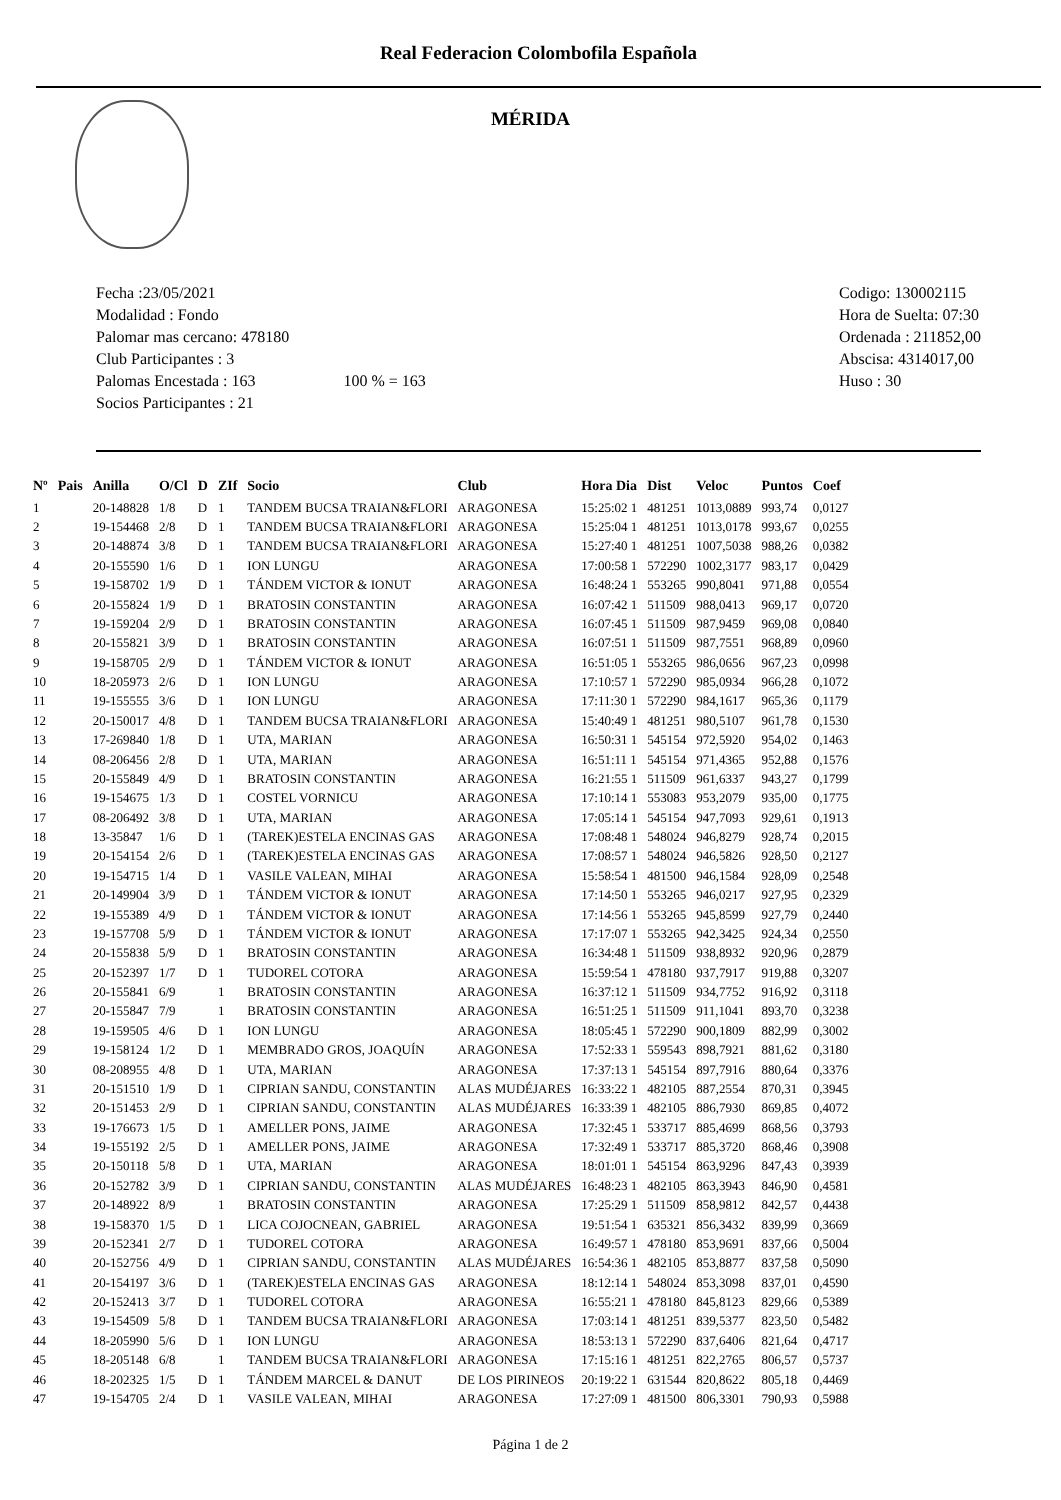Real Federacion Colombofila Española
MÉRIDA
Fecha :23/05/2021
Modalidad : Fondo
Palomar mas cercano: 478180
Club Participantes : 3
Palomas Encestada : 163 100 % = 163
Socios Participantes : 21
Codigo: 130002115
Hora de Suelta: 07:30
Ordenada : 211852,00
Abscisa: 4314017,00
Huso : 30
| Nº | Pais | Anilla | O/Cl | D | ZIf | Socio | Club | Hora Dia | Dist | Veloc | Puntos | Coef |
| --- | --- | --- | --- | --- | --- | --- | --- | --- | --- | --- | --- | --- |
| 1 | | 20-148828 | 1/8 | D | 1 | TANDEM BUCSA TRAIAN&FLORI | ARAGONESA | 15:25:02 1 | 481251 | 1013,0889 | 993,74 | 0,0127 |
| 2 | | 19-154468 | 2/8 | D | 1 | TANDEM BUCSA TRAIAN&FLORI | ARAGONESA | 15:25:04 1 | 481251 | 1013,0178 | 993,67 | 0,0255 |
| 3 | | 20-148874 | 3/8 | D | 1 | TANDEM BUCSA TRAIAN&FLORI | ARAGONESA | 15:27:40 1 | 481251 | 1007,5038 | 988,26 | 0,0382 |
| 4 | | 20-155590 | 1/6 | D | 1 | ION LUNGU | ARAGONESA | 17:00:58 1 | 572290 | 1002,3177 | 983,17 | 0,0429 |
| 5 | | 19-158702 | 1/9 | D | 1 | TÁNDEM VICTOR & IONUT | ARAGONESA | 16:48:24 1 | 553265 | 990,8041 | 971,88 | 0,0554 |
| 6 | | 20-155824 | 1/9 | D | 1 | BRATOSIN CONSTANTIN | ARAGONESA | 16:07:42 1 | 511509 | 988,0413 | 969,17 | 0,0720 |
| 7 | | 19-159204 | 2/9 | D | 1 | BRATOSIN CONSTANTIN | ARAGONESA | 16:07:45 1 | 511509 | 987,9459 | 969,08 | 0,0840 |
| 8 | | 20-155821 | 3/9 | D | 1 | BRATOSIN CONSTANTIN | ARAGONESA | 16:07:51 1 | 511509 | 987,7551 | 968,89 | 0,0960 |
| 9 | | 19-158705 | 2/9 | D | 1 | TÁNDEM VICTOR & IONUT | ARAGONESA | 16:51:05 1 | 553265 | 986,0656 | 967,23 | 0,0998 |
| 10 | | 18-205973 | 2/6 | D | 1 | ION LUNGU | ARAGONESA | 17:10:57 1 | 572290 | 985,0934 | 966,28 | 0,1072 |
| 11 | | 19-155555 | 3/6 | D | 1 | ION LUNGU | ARAGONESA | 17:11:30 1 | 572290 | 984,1617 | 965,36 | 0,1179 |
| 12 | | 20-150017 | 4/8 | D | 1 | TANDEM BUCSA TRAIAN&FLORI | ARAGONESA | 15:40:49 1 | 481251 | 980,5107 | 961,78 | 0,1530 |
| 13 | | 17-269840 | 1/8 | D | 1 | UTA, MARIAN | ARAGONESA | 16:50:31 1 | 545154 | 972,5920 | 954,02 | 0,1463 |
| 14 | | 08-206456 | 2/8 | D | 1 | UTA, MARIAN | ARAGONESA | 16:51:11 1 | 545154 | 971,4365 | 952,88 | 0,1576 |
| 15 | | 20-155849 | 4/9 | D | 1 | BRATOSIN CONSTANTIN | ARAGONESA | 16:21:55 1 | 511509 | 961,6337 | 943,27 | 0,1799 |
| 16 | | 19-154675 | 1/3 | D | 1 | COSTEL VORNICU | ARAGONESA | 17:10:14 1 | 553083 | 953,2079 | 935,00 | 0,1775 |
| 17 | | 08-206492 | 3/8 | D | 1 | UTA, MARIAN | ARAGONESA | 17:05:14 1 | 545154 | 947,7093 | 929,61 | 0,1913 |
| 18 | | 13-35847 | 1/6 | D | 1 | (TAREK)ESTELA ENCINAS GAS | ARAGONESA | 17:08:48 1 | 548024 | 946,8279 | 928,74 | 0,2015 |
| 19 | | 20-154154 | 2/6 | D | 1 | (TAREK)ESTELA ENCINAS GAS | ARAGONESA | 17:08:57 1 | 548024 | 946,5826 | 928,50 | 0,2127 |
| 20 | | 19-154715 | 1/4 | D | 1 | VASILE VALEAN, MIHAI | ARAGONESA | 15:58:54 1 | 481500 | 946,1584 | 928,09 | 0,2548 |
| 21 | | 20-149904 | 3/9 | D | 1 | TÁNDEM VICTOR & IONUT | ARAGONESA | 17:14:50 1 | 553265 | 946,0217 | 927,95 | 0,2329 |
| 22 | | 19-155389 | 4/9 | D | 1 | TÁNDEM VICTOR & IONUT | ARAGONESA | 17:14:56 1 | 553265 | 945,8599 | 927,79 | 0,2440 |
| 23 | | 19-157708 | 5/9 | D | 1 | TÁNDEM VICTOR & IONUT | ARAGONESA | 17:17:07 1 | 553265 | 942,3425 | 924,34 | 0,2550 |
| 24 | | 20-155838 | 5/9 | D | 1 | BRATOSIN CONSTANTIN | ARAGONESA | 16:34:48 1 | 511509 | 938,8932 | 920,96 | 0,2879 |
| 25 | | 20-152397 | 1/7 | D | 1 | TUDOREL COTORA | ARAGONESA | 15:59:54 1 | 478180 | 937,7917 | 919,88 | 0,3207 |
| 26 | | 20-155841 | 6/9 | | 1 | BRATOSIN CONSTANTIN | ARAGONESA | 16:37:12 1 | 511509 | 934,7752 | 916,92 | 0,3118 |
| 27 | | 20-155847 | 7/9 | | 1 | BRATOSIN CONSTANTIN | ARAGONESA | 16:51:25 1 | 511509 | 911,1041 | 893,70 | 0,3238 |
| 28 | | 19-159505 | 4/6 | D | 1 | ION LUNGU | ARAGONESA | 18:05:45 1 | 572290 | 900,1809 | 882,99 | 0,3002 |
| 29 | | 19-158124 | 1/2 | D | 1 | MEMBRADO GROS, JOAQUÍN | ARAGONESA | 17:52:33 1 | 559543 | 898,7921 | 881,62 | 0,3180 |
| 30 | | 08-208955 | 4/8 | D | 1 | UTA, MARIAN | ARAGONESA | 17:37:13 1 | 545154 | 897,7916 | 880,64 | 0,3376 |
| 31 | | 20-151510 | 1/9 | D | 1 | CIPRIAN SANDU, CONSTANTIN | ALAS MUDÉJARES | 16:33:22 1 | 482105 | 887,2554 | 870,31 | 0,3945 |
| 32 | | 20-151453 | 2/9 | D | 1 | CIPRIAN SANDU, CONSTANTIN | ALAS MUDÉJARES | 16:33:39 1 | 482105 | 886,7930 | 869,85 | 0,4072 |
| 33 | | 19-176673 | 1/5 | D | 1 | AMELLER PONS, JAIME | ARAGONESA | 17:32:45 1 | 533717 | 885,4699 | 868,56 | 0,3793 |
| 34 | | 19-155192 | 2/5 | D | 1 | AMELLER PONS, JAIME | ARAGONESA | 17:32:49 1 | 533717 | 885,3720 | 868,46 | 0,3908 |
| 35 | | 20-150118 | 5/8 | D | 1 | UTA, MARIAN | ARAGONESA | 18:01:01 1 | 545154 | 863,9296 | 847,43 | 0,3939 |
| 36 | | 20-152782 | 3/9 | D | 1 | CIPRIAN SANDU, CONSTANTIN | ALAS MUDÉJARES | 16:48:23 1 | 482105 | 863,3943 | 846,90 | 0,4581 |
| 37 | | 20-148922 | 8/9 | | 1 | BRATOSIN CONSTANTIN | ARAGONESA | 17:25:29 1 | 511509 | 858,9812 | 842,57 | 0,4438 |
| 38 | | 19-158370 | 1/5 | D | 1 | LICA COJOCNEAN, GABRIEL | ARAGONESA | 19:51:54 1 | 635321 | 856,3432 | 839,99 | 0,3669 |
| 39 | | 20-152341 | 2/7 | D | 1 | TUDOREL COTORA | ARAGONESA | 16:49:57 1 | 478180 | 853,9691 | 837,66 | 0,5004 |
| 40 | | 20-152756 | 4/9 | D | 1 | CIPRIAN SANDU, CONSTANTIN | ALAS MUDÉJARES | 16:54:36 1 | 482105 | 853,8877 | 837,58 | 0,5090 |
| 41 | | 20-154197 | 3/6 | D | 1 | (TAREK)ESTELA ENCINAS GAS | ARAGONESA | 18:12:14 1 | 548024 | 853,3098 | 837,01 | 0,4590 |
| 42 | | 20-152413 | 3/7 | D | 1 | TUDOREL COTORA | ARAGONESA | 16:55:21 1 | 478180 | 845,8123 | 829,66 | 0,5389 |
| 43 | | 19-154509 | 5/8 | D | 1 | TANDEM BUCSA TRAIAN&FLORI | ARAGONESA | 17:03:14 1 | 481251 | 839,5377 | 823,50 | 0,5482 |
| 44 | | 18-205990 | 5/6 | D | 1 | ION LUNGU | ARAGONESA | 18:53:13 1 | 572290 | 837,6406 | 821,64 | 0,4717 |
| 45 | | 18-205148 | 6/8 | | 1 | TANDEM BUCSA TRAIAN&FLORI | ARAGONESA | 17:15:16 1 | 481251 | 822,2765 | 806,57 | 0,5737 |
| 46 | | 18-202325 | 1/5 | D | 1 | TÁNDEM MARCEL & DANUT | DE LOS PIRINEOS | 20:19:22 1 | 631544 | 820,8622 | 805,18 | 0,4469 |
| 47 | | 19-154705 | 2/4 | D | 1 | VASILE VALEAN, MIHAI | ARAGONESA | 17:27:09 1 | 481500 | 806,3301 | 790,93 | 0,5988 |
Página 1 de 2